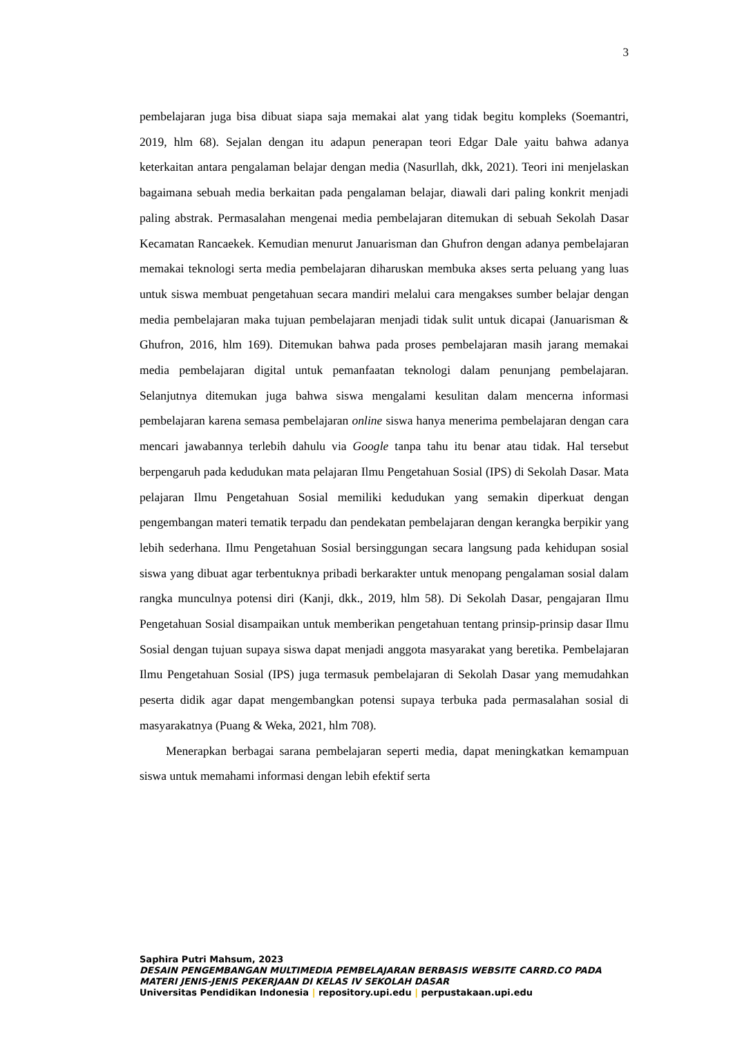3
pembelajaran juga bisa dibuat siapa saja memakai alat yang tidak begitu kompleks (Soemantri, 2019, hlm 68). Sejalan dengan itu adapun penerapan teori Edgar Dale yaitu bahwa adanya keterkaitan antara pengalaman belajar dengan media (Nasurllah, dkk, 2021). Teori ini menjelaskan bagaimana sebuah media berkaitan pada pengalaman belajar, diawali dari paling konkrit menjadi paling abstrak. Permasalahan mengenai media pembelajaran ditemukan di sebuah Sekolah Dasar Kecamatan Rancaekek. Kemudian menurut Januarisman dan Ghufron dengan adanya pembelajaran memakai teknologi serta media pembelajaran diharuskan membuka akses serta peluang yang luas untuk siswa membuat pengetahuan secara mandiri melalui cara mengakses sumber belajar dengan media pembelajaran maka tujuan pembelajaran menjadi tidak sulit untuk dicapai (Januarisman & Ghufron, 2016, hlm 169). Ditemukan bahwa pada proses pembelajaran masih jarang memakai media pembelajaran digital untuk pemanfaatan teknologi dalam penunjang pembelajaran. Selanjutnya ditemukan juga bahwa siswa mengalami kesulitan dalam mencerna informasi pembelajaran karena semasa pembelajaran online siswa hanya menerima pembelajaran dengan cara mencari jawabannya terlebih dahulu via Google tanpa tahu itu benar atau tidak. Hal tersebut berpengaruh pada kedudukan mata pelajaran Ilmu Pengetahuan Sosial (IPS) di Sekolah Dasar. Mata pelajaran Ilmu Pengetahuan Sosial memiliki kedudukan yang semakin diperkuat dengan pengembangan materi tematik terpadu dan pendekatan pembelajaran dengan kerangka berpikir yang lebih sederhana. Ilmu Pengetahuan Sosial bersinggungan secara langsung pada kehidupan sosial siswa yang dibuat agar terbentuknya pribadi berkarakter untuk menopang pengalaman sosial dalam rangka munculnya potensi diri (Kanji, dkk., 2019, hlm 58). Di Sekolah Dasar, pengajaran Ilmu Pengetahuan Sosial disampaikan untuk memberikan pengetahuan tentang prinsip-prinsip dasar Ilmu Sosial dengan tujuan supaya siswa dapat menjadi anggota masyarakat yang beretika. Pembelajaran Ilmu Pengetahuan Sosial (IPS) juga termasuk pembelajaran di Sekolah Dasar yang memudahkan peserta didik agar dapat mengembangkan potensi supaya terbuka pada permasalahan sosial di masyarakatnya (Puang & Weka, 2021, hlm 708).
Menerapkan berbagai sarana pembelajaran seperti media, dapat meningkatkan kemampuan siswa untuk memahami informasi dengan lebih efektif serta
Saphira Putri Mahsum, 2023
DESAIN PENGEMBANGAN MULTIMEDIA PEMBELAJARAN BERBASIS WEBSITE CARRD.CO PADA MATERI JENIS-JENIS PEKERJAAN DI KELAS IV SEKOLAH DASAR
Universitas Pendidikan Indonesia | repository.upi.edu | perpustakaan.upi.edu